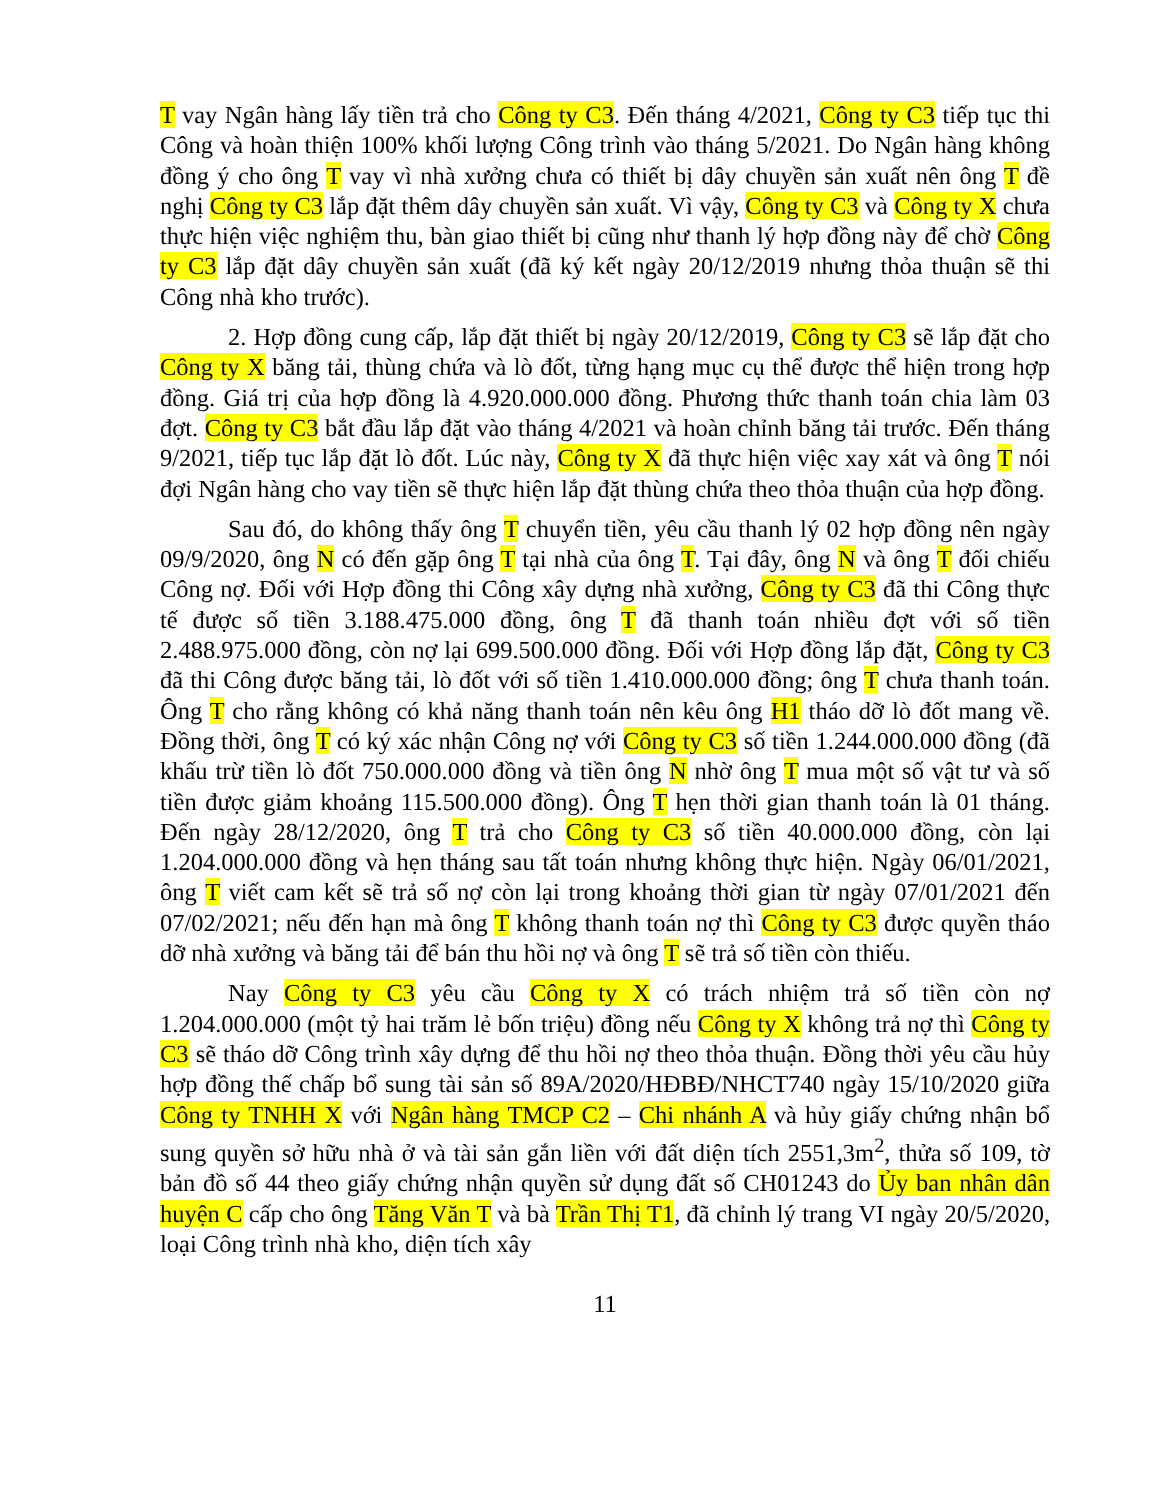T vay Ngân hàng lấy tiền trả cho Công ty C3. Đến tháng 4/2021, Công ty C3 tiếp tục thi Công và hoàn thiện 100% khối lượng Công trình vào tháng 5/2021. Do Ngân hàng không đồng ý cho ông T vay vì nhà xưởng chưa có thiết bị dây chuyền sản xuất nên ông T đề nghị Công ty C3 lắp đặt thêm dây chuyền sản xuất. Vì vậy, Công ty C3 và Công ty X chưa thực hiện việc nghiệm thu, bàn giao thiết bị cũng như thanh lý hợp đồng này để chờ Công ty C3 lắp đặt dây chuyền sản xuất (đã ký kết ngày 20/12/2019 nhưng thỏa thuận sẽ thi Công nhà kho trước).
2. Hợp đồng cung cấp, lắp đặt thiết bị ngày 20/12/2019, Công ty C3 sẽ lắp đặt cho Công ty X băng tải, thùng chứa và lò đốt, từng hạng mục cụ thể được thể hiện trong hợp đồng. Giá trị của hợp đồng là 4.920.000.000 đồng. Phương thức thanh toán chia làm 03 đợt. Công ty C3 bắt đầu lắp đặt vào tháng 4/2021 và hoàn chỉnh băng tải trước. Đến tháng 9/2021, tiếp tục lắp đặt lò đốt. Lúc này, Công ty X đã thực hiện việc xay xát và ông T nói đợi Ngân hàng cho vay tiền sẽ thực hiện lắp đặt thùng chứa theo thỏa thuận của hợp đồng.
Sau đó, do không thấy ông T chuyển tiền, yêu cầu thanh lý 02 hợp đồng nên ngày 09/9/2020, ông N có đến gặp ông T tại nhà của ông T. Tại đây, ông N và ông T đối chiếu Công nợ. Đối với Hợp đồng thi Công xây dựng nhà xưởng, Công ty C3 đã thi Công thực tế được số tiền 3.188.475.000 đồng, ông T đã thanh toán nhiều đợt với số tiền 2.488.975.000 đồng, còn nợ lại 699.500.000 đồng. Đối với Hợp đồng lắp đặt, Công ty C3 đã thi Công được băng tải, lò đốt với số tiền 1.410.000.000 đồng; ông T chưa thanh toán. Ông T cho rằng không có khả năng thanh toán nên kêu ông H1 tháo dỡ lò đốt mang về. Đồng thời, ông T có ký xác nhận Công nợ với Công ty C3 số tiền 1.244.000.000 đồng (đã khấu trừ tiền lò đốt 750.000.000 đồng và tiền ông N nhờ ông T mua một số vật tư và số tiền được giảm khoảng 115.500.000 đồng). Ông T hẹn thời gian thanh toán là 01 tháng. Đến ngày 28/12/2020, ông T trả cho Công ty C3 số tiền 40.000.000 đồng, còn lại 1.204.000.000 đồng và hẹn tháng sau tất toán nhưng không thực hiện. Ngày 06/01/2021, ông T viết cam kết sẽ trả số nợ còn lại trong khoảng thời gian từ ngày 07/01/2021 đến 07/02/2021; nếu đến hạn mà ông T không thanh toán nợ thì Công ty C3 được quyền tháo dỡ nhà xưởng và băng tải để bán thu hồi nợ và ông T sẽ trả số tiền còn thiếu.
Nay Công ty C3 yêu cầu Công ty X có trách nhiệm trả số tiền còn nợ 1.204.000.000 (một tỷ hai trăm lẻ bốn triệu) đồng nếu Công ty X không trả nợ thì Công ty C3 sẽ tháo dỡ Công trình xây dựng để thu hồi nợ theo thỏa thuận. Đồng thời yêu cầu hủy hợp đồng thế chấp bổ sung tài sản số 89A/2020/HĐBĐ/NHCT740 ngày 15/10/2020 giữa Công ty TNHH X với Ngân hàng TMCP C2 – Chi nhánh A và hủy giấy chứng nhận bổ sung quyền sở hữu nhà ở và tài sản gắn liền với đất diện tích 2551,3m<sup>2</sup>, thửa số 109, tờ bản đồ số 44 theo giấy chứng nhận quyền sử dụng đất số CH01243 do Ủy ban nhân dân huyện C cấp cho ông Tăng Văn T và bà Trần Thị T1, đã chỉnh lý trang VI ngày 20/5/2020, loại Công trình nhà kho, diện tích xây
11